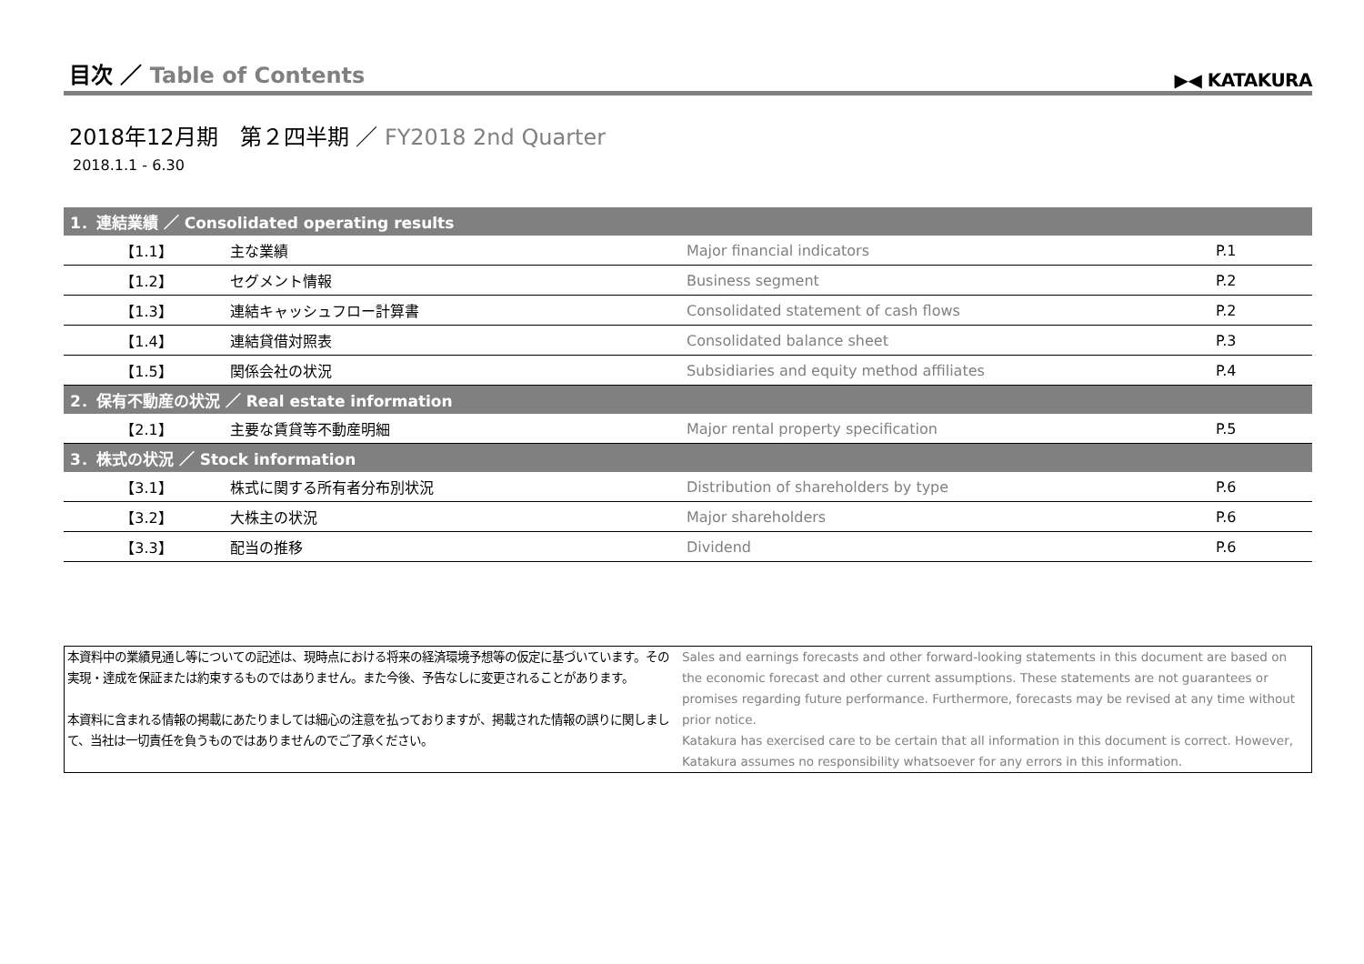目次 ／ Table of Contents
▶◀ KATAKURA
2018年12月期　第２四半期 ／ FY2018 2nd Quarter
2018.1.1 - 6.30
| 1．連結業績 ／ Consolidated operating results | | | |
| --- | --- | --- | --- |
| 【1.1】 | 主な業績 | Major financial indicators | P.1 |
| 【1.2】 | セグメント情報 | Business segment | P.2 |
| 【1.3】 | 連結キャッシュフロー計算書 | Consolidated statement of cash flows | P.2 |
| 【1.4】 | 連結貸借対照表 | Consolidated balance sheet | P.3 |
| 【1.5】 | 関係会社の状況 | Subsidiaries and equity method affiliates | P.4 |
| 2．保有不動産の状況 ／ Real estate information | | | |
| --- | --- | --- | --- |
| 【2.1】 | 主要な賃貸等不動産明細 | Major rental property specification | P.5 |
| 3．株式の状況 ／ Stock information | | | |
| --- | --- | --- | --- |
| 【3.1】 | 株式に関する所有者分布別状況 | Distribution of shareholders by type | P.6 |
| 【3.2】 | 大株主の状況 | Major shareholders | P.6 |
| 【3.3】 | 配当の推移 | Dividend | P.6 |
本資料中の業績見通し等についての記述は、現時点における将来の経済環境予想等の仮定に基づいています。その実現・達成を保証または約束するものではありません。また今後、予告なしに変更されることがあります。
本資料に含まれる情報の掲載にあたりましては細心の注意を払っておりますが、掲載された情報の誤りに関しまして、当社は一切責任を負うものではありませんのでご了承ください。
Sales and earnings forecasts and other forward-looking statements in this document are based on the economic forecast and other current assumptions. These statements are not guarantees or promises regarding future performance. Furthermore, forecasts may be revised at any time without prior notice.
Katakura has exercised care to be certain that all information in this document is correct. However, Katakura assumes no responsibility whatsoever for any errors in this information.